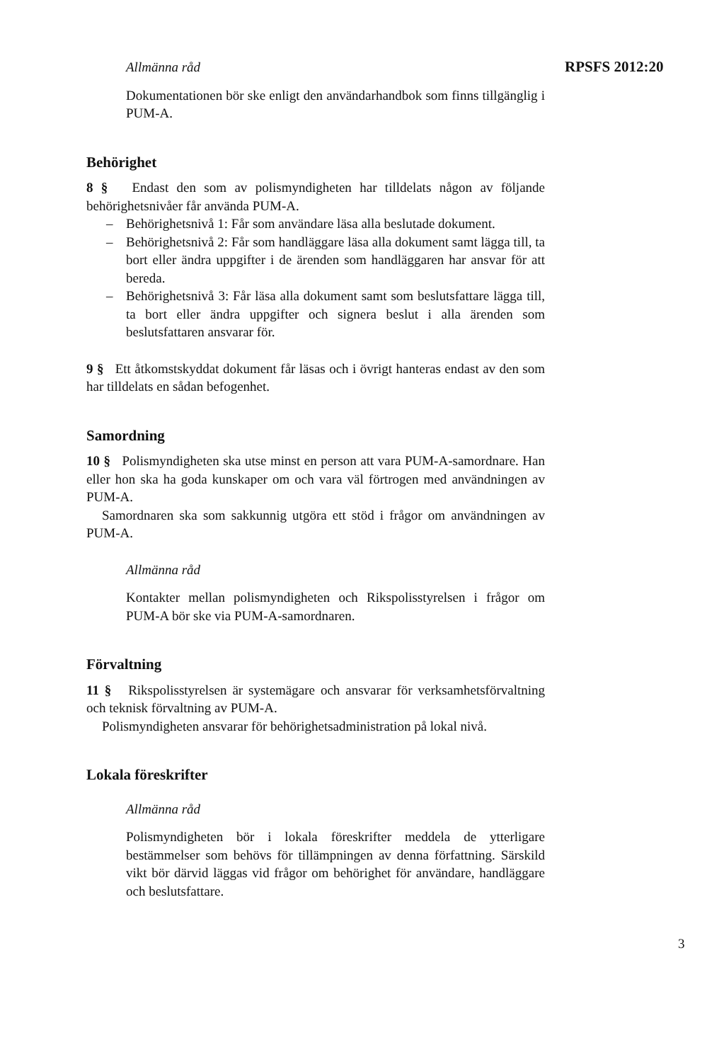RPSFS 2012:20
Allmänna råd
Dokumentationen bör ske enligt den användarhandbok som finns tillgänglig i PUM-A.
Behörighet
8 § Endast den som av polismyndigheten har tilldelats någon av följande behörighetsnivåer får använda PUM-A.
– Behörighetsnivå 1: Får som användare läsa alla beslutade dokument.
– Behörighetsnivå 2: Får som handläggare läsa alla dokument samt lägga till, ta bort eller ändra uppgifter i de ärenden som handläggaren har ansvar för att bereda.
– Behörighetsnivå 3: Får läsa alla dokument samt som beslutsfattare lägga till, ta bort eller ändra uppgifter och signera beslut i alla ärenden som beslutsfattaren ansvarar för.
9 § Ett åtkomstskyddat dokument får läsas och i övrigt hanteras endast av den som har tilldelats en sådan befogenhet.
Samordning
10 § Polismyndigheten ska utse minst en person att vara PUM-A-samordnare. Han eller hon ska ha goda kunskaper om och vara väl förtrogen med användningen av PUM-A.
Samordnaren ska som sakkunnig utgöra ett stöd i frågor om användningen av PUM-A.
Allmänna råd
Kontakter mellan polismyndigheten och Rikspolisstyrelsen i frågor om PUM-A bör ske via PUM-A-samordnaren.
Förvaltning
11 § Rikspolisstyrelsen är systemägare och ansvarar för verksamhetsförvaltning och teknisk förvaltning av PUM-A.
Polismyndigheten ansvarar för behörighetsadministration på lokal nivå.
Lokala föreskrifter
Allmänna råd
Polismyndigheten bör i lokala föreskrifter meddela de ytterligare bestämmelser som behövs för tillämpningen av denna författning. Särskild vikt bör därvid läggas vid frågor om behörighet för användare, handläggare och beslutsfattare.
3